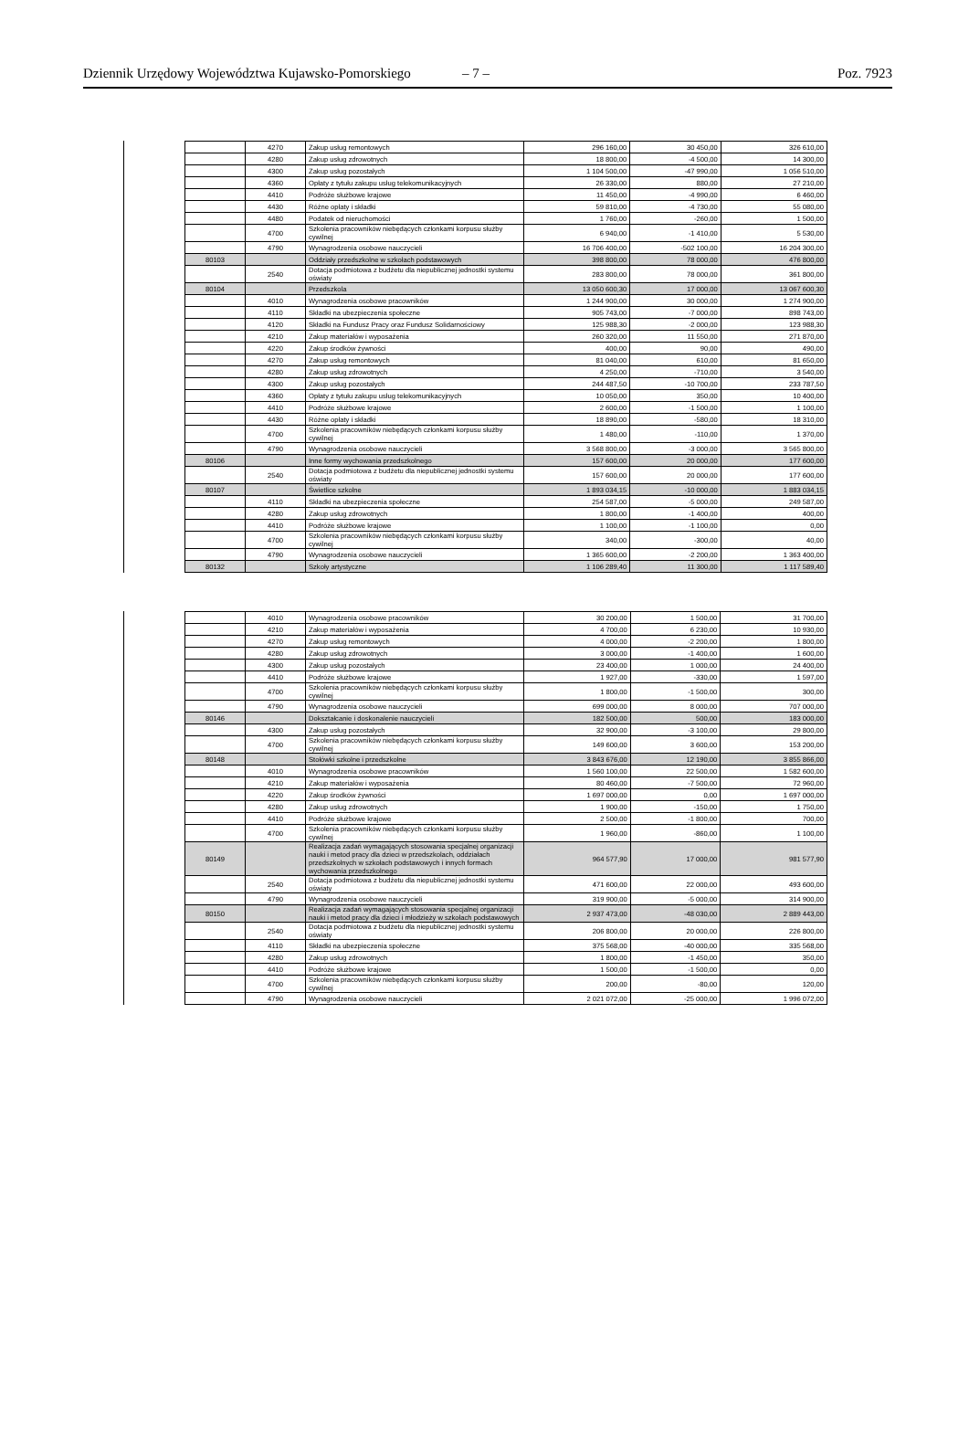Dziennik Urzędowy Województwa Kujawsko-Pomorskiego – 7 – Poz. 7923
| | 4270 | Zakup usług remontowych | 296 160,00 | 30 450,00 | 326 610,00 |
| | 4280 | Zakup usług zdrowotnych | 18 800,00 | -4 500,00 | 14 300,00 |
| | 4300 | Zakup usług pozostałych | 1 104 500,00 | -47 990,00 | 1 056 510,00 |
| | 4360 | Opłaty z tytułu zakupu usług telekomunikacyjnych | 26 330,00 | 880,00 | 27 210,00 |
| | 4410 | Podróże służbowe krajowe | 11 450,00 | -4 990,00 | 6 460,00 |
| | 4430 | Różne opłaty i składki | 59 810,00 | -4 730,00 | 55 080,00 |
| | 4480 | Podatek od nieruchomości | 1 760,00 | -260,00 | 1 500,00 |
| | 4700 | Szkolenia pracowników niebędących członkami korpusu służby cywilnej | 6 940,00 | -1 410,00 | 5 530,00 |
| | 4790 | Wynagrodzenia osobowe nauczycieli | 16 706 400,00 | -502 100,00 | 16 204 300,00 |
| 80103 | | Oddziały przedszkolne w szkołach podstawowych | 398 800,00 | 78 000,00 | 476 800,00 |
| | 2540 | Dotacja podmiotowa z budżetu dla niepublicznej jednostki systemu oświaty | 283 800,00 | 78 000,00 | 361 800,00 |
| 80104 | | Przedszkola | 13 050 600,30 | 17 000,00 | 13 067 600,30 |
| | 4010 | Wynagrodzenia osobowe pracowników | 1 244 900,00 | 30 000,00 | 1 274 900,00 |
| | 4110 | Składki na ubezpieczenia społeczne | 905 743,00 | -7 000,00 | 898 743,00 |
| | 4120 | Składki na Fundusz Pracy oraz Fundusz Solidarnościowy | 125 988,30 | -2 000,00 | 123 988,30 |
| | 4210 | Zakup materiałów i wyposażenia | 260 320,00 | 11 550,00 | 271 870,00 |
| | 4220 | Zakup środków żywności | 400,00 | 90,00 | 490,00 |
| | 4270 | Zakup usług remontowych | 81 040,00 | 610,00 | 81 650,00 |
| | 4280 | Zakup usług zdrowotnych | 4 250,00 | -710,00 | 3 540,00 |
| | 4300 | Zakup usług pozostałych | 244 487,50 | -10 700,00 | 233 787,50 |
| | 4360 | Opłaty z tytułu zakupu usług telekomunikacyjnych | 10 050,00 | 350,00 | 10 400,00 |
| | 4410 | Podróże służbowe krajowe | 2 600,00 | -1 500,00 | 1 100,00 |
| | 4430 | Różne opłaty i składki | 18 890,00 | -580,00 | 18 310,00 |
| | 4700 | Szkolenia pracowników niebędących członkami korpusu służby cywilnej | 1 480,00 | -110,00 | 1 370,00 |
| | 4790 | Wynagrodzenia osobowe nauczycieli | 3 568 800,00 | -3 000,00 | 3 565 800,00 |
| 80106 | | Inne formy wychowania przedszkolnego | 157 600,00 | 20 000,00 | 177 600,00 |
| | 2540 | Dotacja podmiotowa z budżetu dla niepublicznej jednostki systemu oświaty | 157 600,00 | 20 000,00 | 177 600,00 |
| 80107 | | Świetlice szkolne | 1 893 034,15 | -10 000,00 | 1 883 034,15 |
| | 4110 | Składki na ubezpieczenia społeczne | 254 587,00 | -5 000,00 | 249 587,00 |
| | 4280 | Zakup usług zdrowotnych | 1 800,00 | -1 400,00 | 400,00 |
| | 4410 | Podróże służbowe krajowe | 1 100,00 | -1 100,00 | 0,00 |
| | 4700 | Szkolenia pracowników niebędących członkami korpusu służby cywilnej | 340,00 | -300,00 | 40,00 |
| | 4790 | Wynagrodzenia osobowe nauczycieli | 1 365 600,00 | -2 200,00 | 1 363 400,00 |
| 80132 | | Szkoły artystyczne | 1 106 289,40 | 11 300,00 | 1 117 589,40 |
| | 4010 | Wynagrodzenia osobowe pracowników | 30 200,00 | 1 500,00 | 31 700,00 |
| | 4210 | Zakup materiałów i wyposażenia | 4 700,00 | 6 230,00 | 10 930,00 |
| | 4270 | Zakup usług remontowych | 4 000,00 | -2 200,00 | 1 800,00 |
| | 4280 | Zakup usług zdrowotnych | 3 000,00 | -1 400,00 | 1 600,00 |
| | 4300 | Zakup usług pozostałych | 23 400,00 | 1 000,00 | 24 400,00 |
| | 4410 | Podróże służbowe krajowe | 1 927,00 | -330,00 | 1 597,00 |
| | 4700 | Szkolenia pracowników niebędących członkami korpusu służby cywilnej | 1 800,00 | -1 500,00 | 300,00 |
| | 4790 | Wynagrodzenia osobowe nauczycieli | 699 000,00 | 8 000,00 | 707 000,00 |
| 80146 | | Dokształcanie i doskonalenie nauczycieli | 182 500,00 | 500,00 | 183 000,00 |
| | 4300 | Zakup usług pozostałych | 32 900,00 | -3 100,00 | 29 800,00 |
| | 4700 | Szkolenia pracowników niebędących członkami korpusu służby cywilnej | 149 600,00 | 3 600,00 | 153 200,00 |
| 80148 | | Stołówki szkolne i przedszkolne | 3 843 676,00 | 12 190,00 | 3 855 866,00 |
| | 4010 | Wynagrodzenia osobowe pracowników | 1 560 100,00 | 22 500,00 | 1 582 600,00 |
| | 4210 | Zakup materiałów i wyposażenia | 80 460,00 | -7 500,00 | 72 960,00 |
| | 4220 | Zakup środków żywności | 1 697 000,00 | 0,00 | 1 697 000,00 |
| | 4280 | Zakup usług zdrowotnych | 1 900,00 | -150,00 | 1 750,00 |
| | 4410 | Podróże służbowe krajowe | 2 500,00 | -1 800,00 | 700,00 |
| | 4700 | Szkolenia pracowników niebędących członkami korpusu służby cywilnej | 1 960,00 | -860,00 | 1 100,00 |
| 80149 | | Realizacja zadań wymagających stosowania specjalnej organizacji nauki i metod pracy dla dzieci w przedszkolach, oddziałach przedszkolnych w szkołach podstawowych i innych formach wychowania przedszkolnego | 964 577,90 | 17 000,00 | 981 577,90 |
| | 2540 | Dotacja podmiotowa z budżetu dla niepublicznej jednostki systemu oświaty | 471 600,00 | 22 000,00 | 493 600,00 |
| | 4790 | Wynagrodzenia osobowe nauczycieli | 319 900,00 | -5 000,00 | 314 900,00 |
| 80150 | | Realizacja zadań wymagających stosowania specjalnej organizacji nauki i metod pracy dla dzieci i młodzieży w szkołach podstawowych | 2 937 473,00 | -48 030,00 | 2 889 443,00 |
| | 2540 | Dotacja podmiotowa z budżetu dla niepublicznej jednostki systemu oświaty | 206 800,00 | 20 000,00 | 226 800,00 |
| | 4110 | Składki na ubezpieczenia społeczne | 375 568,00 | -40 000,00 | 335 568,00 |
| | 4280 | Zakup usług zdrowotnych | 1 800,00 | -1 450,00 | 350,00 |
| | 4410 | Podróże służbowe krajowe | 1 500,00 | -1 500,00 | 0,00 |
| | 4700 | Szkolenia pracowników niebędących członkami korpusu służby cywilnej | 200,00 | -80,00 | 120,00 |
| | 4790 | Wynagrodzenia osobowe nauczycieli | 2 021 072,00 | -25 000,00 | 1 996 072,00 |